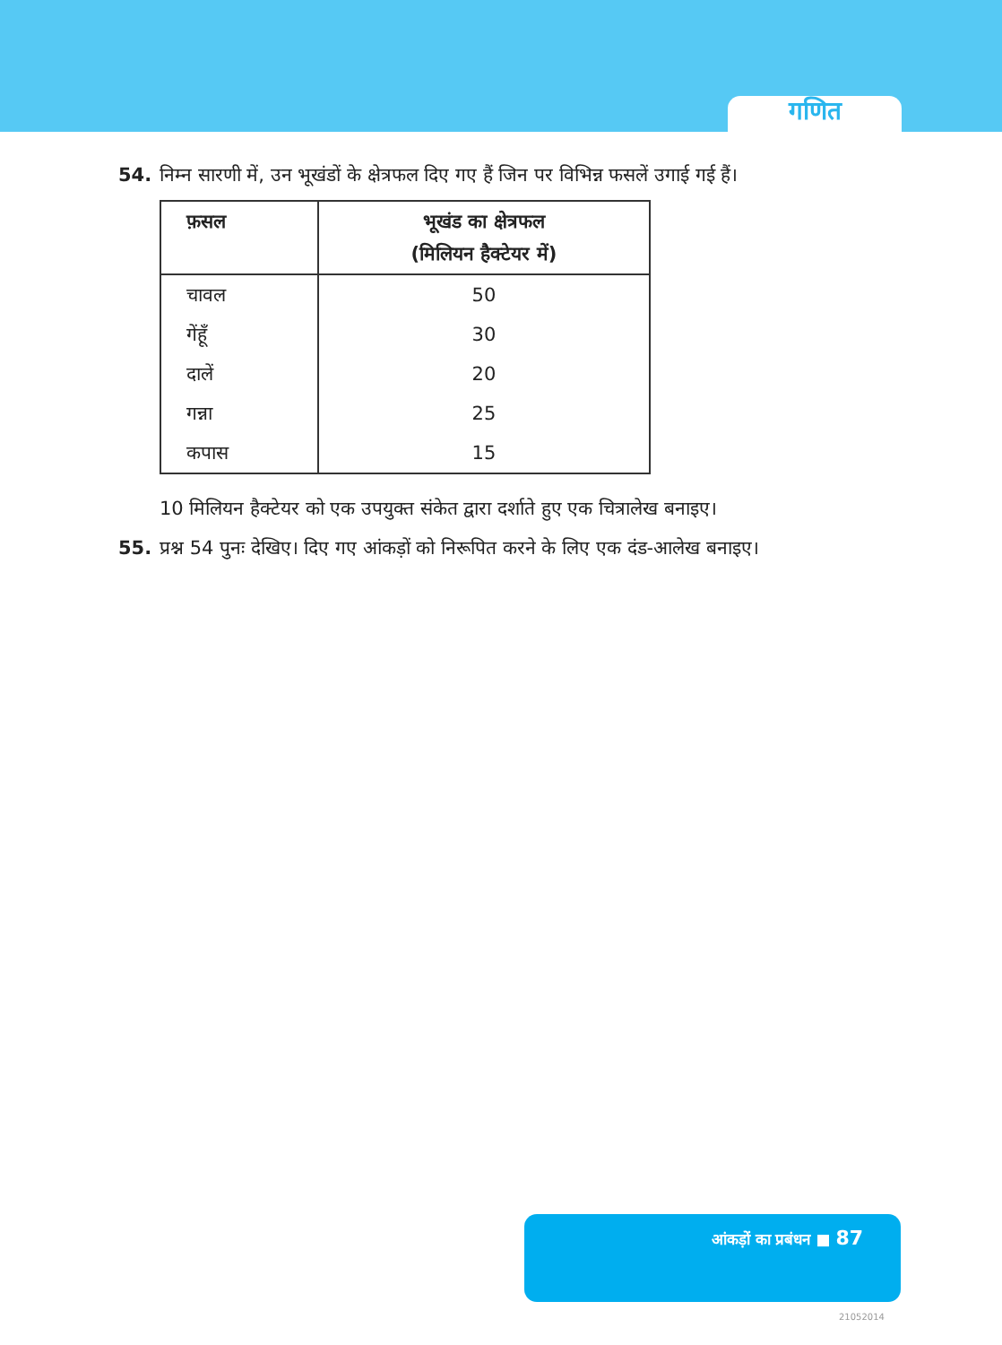गणित
54. निम्न सारणी में, उन भूखंडों के क्षेत्रफल दिए गए हैं जिन पर विभिन्न फसलें उगाई गई हैं।
| फ़सल | भूखंड का क्षेत्रफल (मिलियन हैक्टेयर में) |
| --- | --- |
| चावल | 50 |
| गेंहूँ | 30 |
| दालें | 20 |
| गन्ना | 25 |
| कपास | 15 |
10 मिलियन हैक्टेयर को एक उपयुक्त संकेत द्वारा दर्शाते हुए एक चित्रालेख बनाइए।
55. प्रश्न 54 पुनः देखिए। दिए गए आंकड़ों को निरूपित करने के लिए एक दंड-आलेख बनाइए।
आंकड़ों का प्रबंधन ■ 87
21052014